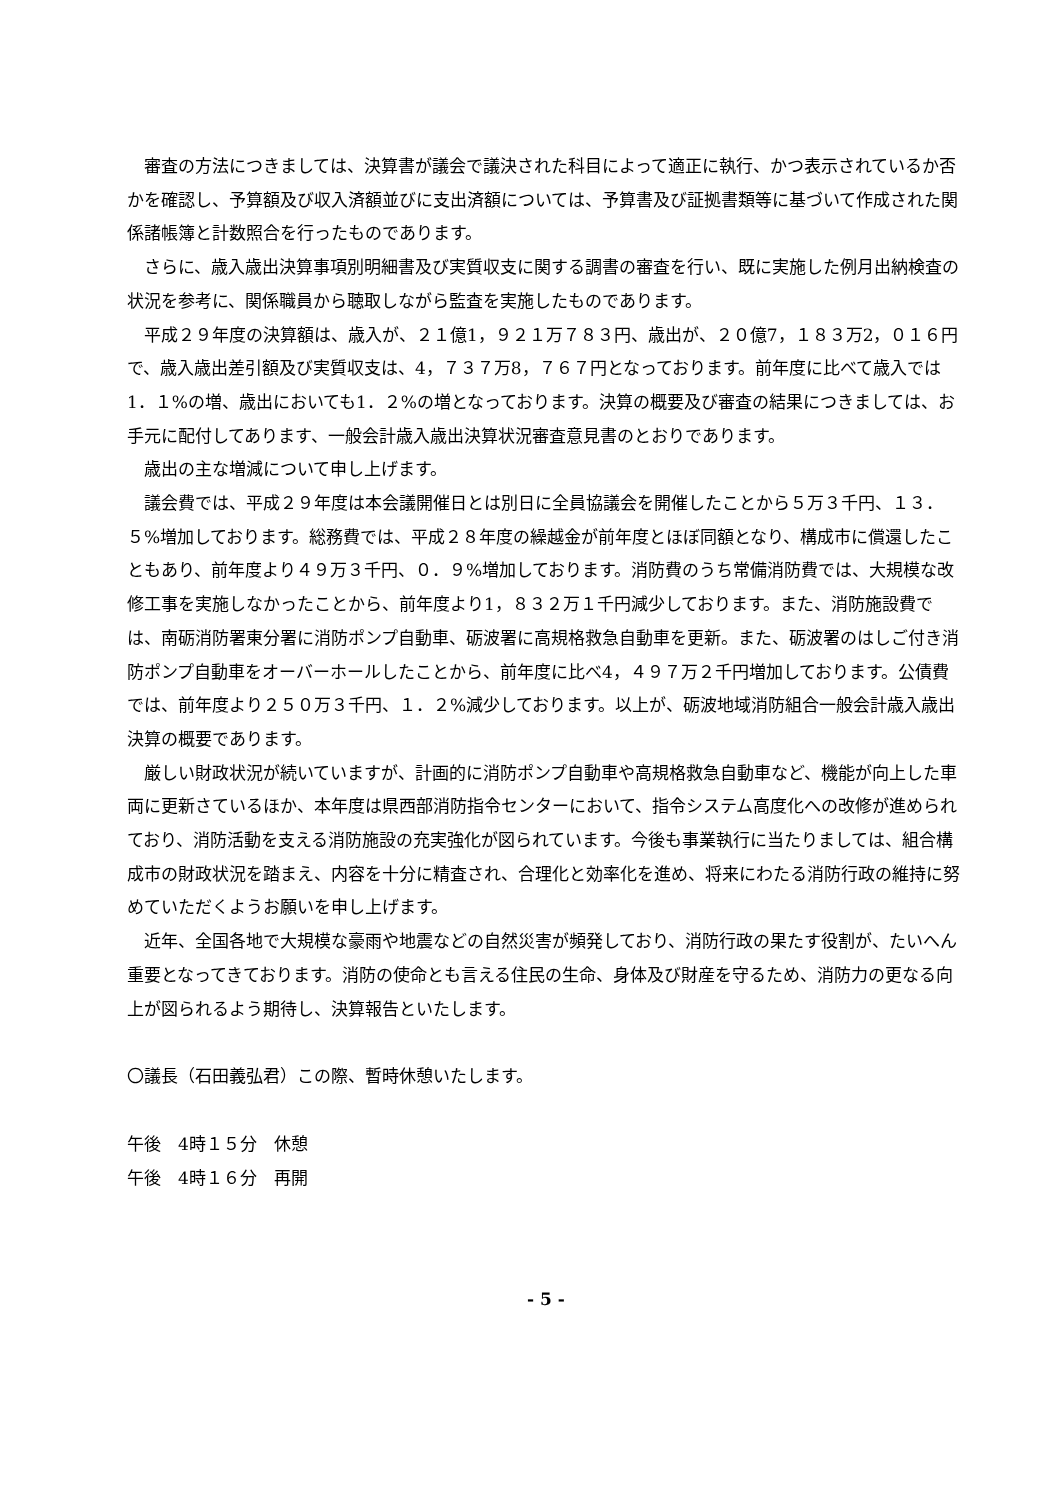審査の方法につきましては、決算書が議会で議決された科目によって適正に執行、かつ表示されているか否かを確認し、予算額及び収入済額並びに支出済額については、予算書及び証拠書類等に基づいて作成された関係諸帳簿と計数照合を行ったものであります。
さらに、歳入歳出決算事項別明細書及び実質収支に関する調書の審査を行い、既に実施した例月出納検査の状況を参考に、関係職員から聴取しながら監査を実施したものであります。
平成２９年度の決算額は、歳入が、２１億1，９２１万７８３円、歳出が、２０億7，１８３万2，０１６円で、歳入歳出差引額及び実質収支は、4，７３７万8，７６７円となっております。前年度に比べて歳入では1．１%の増、歳出においても1．２%の増となっております。決算の概要及び審査の結果につきましては、お手元に配付してあります、一般会計歳入歳出決算状況審査意見書のとおりであります。
歳出の主な増減について申し上げます。
議会費では、平成２９年度は本会議開催日とは別日に全員協議会を開催したことから５万３千円、１３．５%増加しております。総務費では、平成２８年度の繰越金が前年度とほぼ同額となり、構成市に償還したこともあり、前年度より４９万３千円、０．９%増加しております。消防費のうち常備消防費では、大規模な改修工事を実施しなかったことから、前年度より1，８３２万１千円減少しております。また、消防施設費では、南砺消防署東分署に消防ポンプ自動車、砺波署に高規格救急自動車を更新。また、砺波署のはしご付き消防ポンプ自動車をオーバーホールしたことから、前年度に比べ4，４９７万２千円増加しております。公債費では、前年度より２５０万３千円、１．２%減少しております。以上が、砺波地域消防組合一般会計歳入歳出決算の概要であります。
厳しい財政状況が続いていますが、計画的に消防ポンプ自動車や高規格救急自動車など、機能が向上した車両に更新さているほか、本年度は県西部消防指令センターにおいて、指令システム高度化への改修が進められており、消防活動を支える消防施設の充実強化が図られています。今後も事業執行に当たりましては、組合構成市の財政状況を踏まえ、内容を十分に精査され、合理化と効率化を進め、将来にわたる消防行政の維持に努めていただくようお願いを申し上げます。
近年、全国各地で大規模な豪雨や地震などの自然災害が頻発しており、消防行政の果たす役割が、たいへん重要となってきております。消防の使命とも言える住民の生命、身体及び財産を守るため、消防力の更なる向上が図られるよう期待し、決算報告といたします。
〇議長（石田義弘君）この際、暫時休憩いたします。
午後　4時１５分　休憩
午後　4時１６分　再開
- 5 -